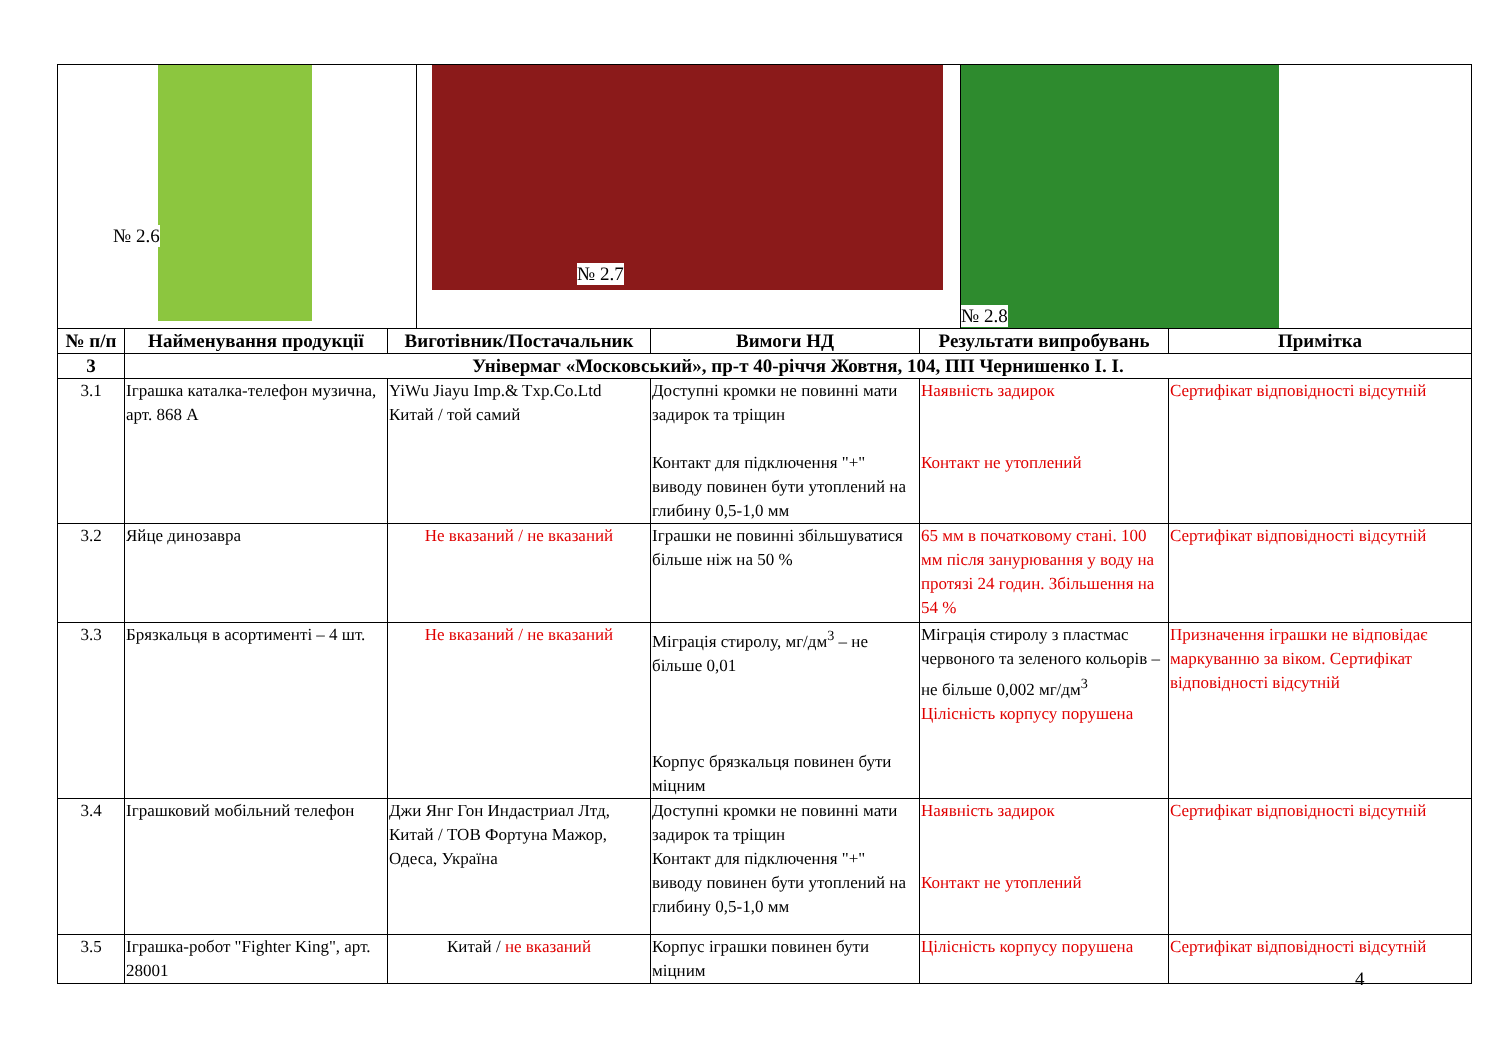№ 2.6
№ 2.7
№ 2.8
| № п/п | Найменування продукції | Виготівник/Постачальник | Вимоги НД | Результати випробувань | Примітка |
| --- | --- | --- | --- | --- | --- |
| 3 | Універмаг «Московський», пр-т 40-річчя Жовтня, 104, ПП Чернишенко І. І. | | | | |
| 3.1 | Іграшка каталка-телефон музична, арт. 868 А | YiWu Jiayu Imp.& Txp.Co.Ltd Китай / той самий | Доступні кромки не повинні мати задирок та тріщин Контакт для підключення "+" виводу повинен бути утоплений на глибину 0,5-1,0 мм | Наявність задирок Контакт не утоплений | Сертифікат відповідності відсутній |
| 3.2 | Яйце динозавра | Не вказаний / не вказаний | Іграшки не повинні збільшуватися більше ніж на 50 % | 65 мм в початковому стані. 100 мм після занурювання у воду на протязі 24 годин. Збільшення на 54 % | Сертифікат відповідності відсутній |
| 3.3 | Брязкальця в асортименті – 4 шт. | Не вказаний / не вказаний | Міграція стиролу, мг/дм<sup>3</sup> – не більше 0,01 Корпус брязкальця повинен бути міцним | Міграція стиролу з пластмас червоного та зеленого кольорів – не більше 0,002 мг/дм<sup>3</sup> Цілісність корпусу порушена | Призначення іграшки не відповідає маркуванню за віком. Сертифікат відповідності відсутній |
| 3.4 | Іграшковий мобільний телефон | Джи Янг Гон Индастриал Лтд, Китай / ТОВ Фортуна Мажор, Одеса, Україна | Доступні кромки не повинні мати задирок та тріщин Контакт для підключення "+" виводу повинен бути утоплений на глибину 0,5-1,0 мм | Наявність задирок Контакт не утоплений | Сертифікат відповідності відсутній |
| 3.5 | Іграшка-робот "Fighter King", арт. 28001 | Китай / не вказаний | Корпус іграшки повинен бути міцним | Цілісність корпусу порушена | Сертифікат відповідності відсутній |
4